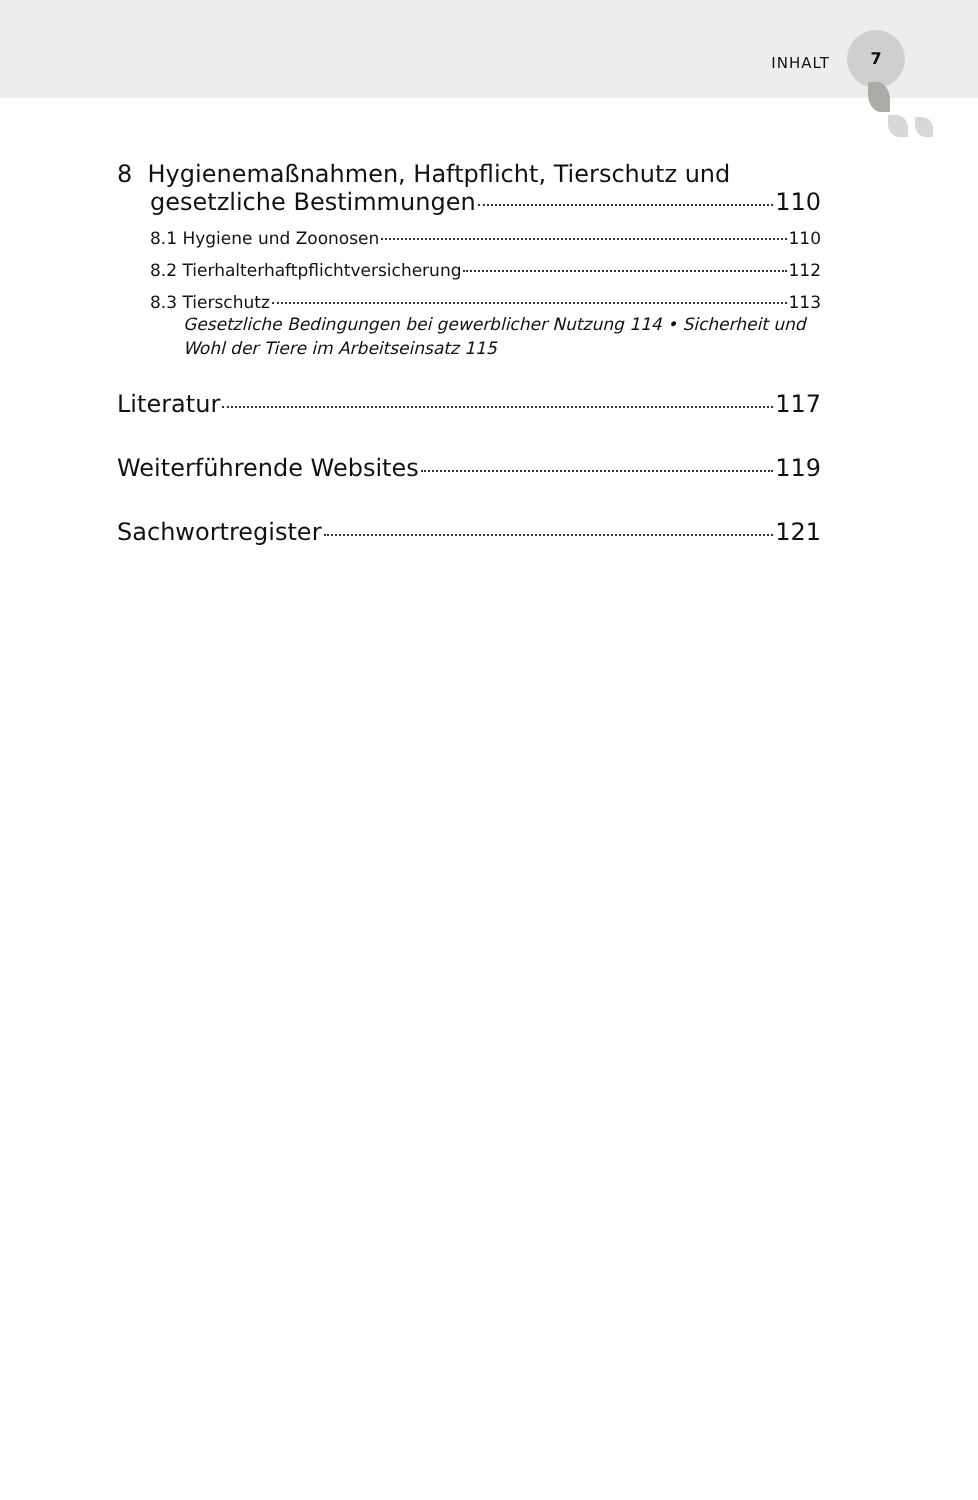INHALT
7
8 Hygienemaßnahmen, Haftpflicht, Tierschutz und
gesetzliche Bestimmungen 110
8.1 Hygiene und Zoonosen 110
8.2 Tierhalterhaftpflichtversicherung 112
8.3 Tierschutz 113
Gesetzliche Bedingungen bei gewerblicher Nutzung 114 • Sicherheit und Wohl der Tiere im Arbeitseinsatz 115
Literatur 117
Weiterführende Websites 119
Sachwortregister 121